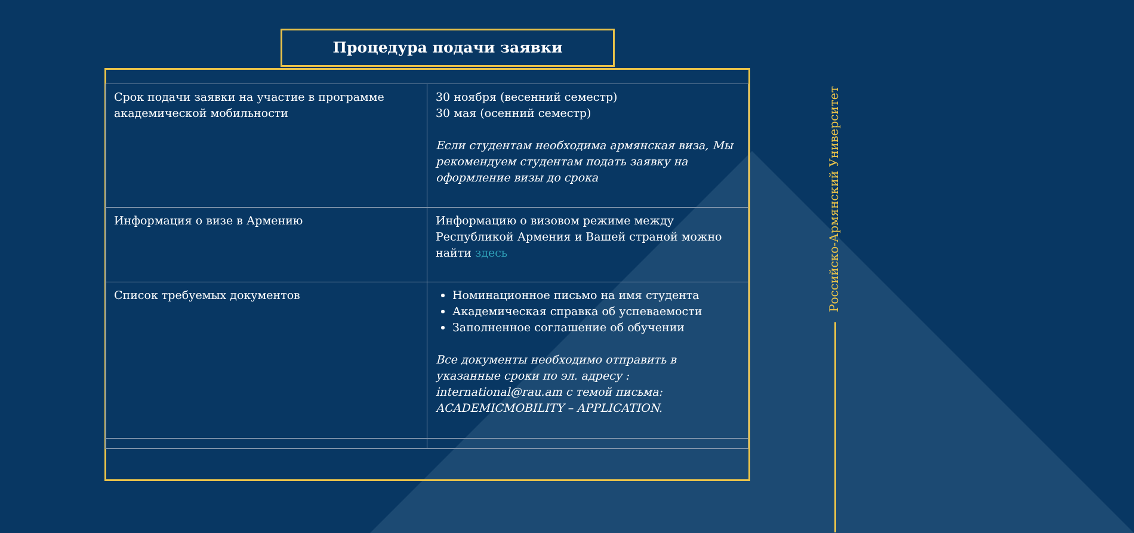Процедура подачи заявки
| Срок подачи заявки на участие в программе академической мобильности | 30 ноября (весенний семестр) 30 мая (осенний семестр) Если студентам необходима армянская виза, Мы рекомендуем студентам подать заявку на оформление визы до срока |
| Информация о визе в Армению | Информацию о визовом режиме между Республикой Армения и Вашей страной можно найти здесь |
| Список требуемых документов | Номинационное письмо на имя студента Академическая справка об успеваемости Заполненное соглашение об обучении Все документы необходимо отправить в указанные сроки по эл. адресу : international@rau.am с темой письма: ACADEMICMOBILITY – APPLICATION. |
Российско-Армянский Университет